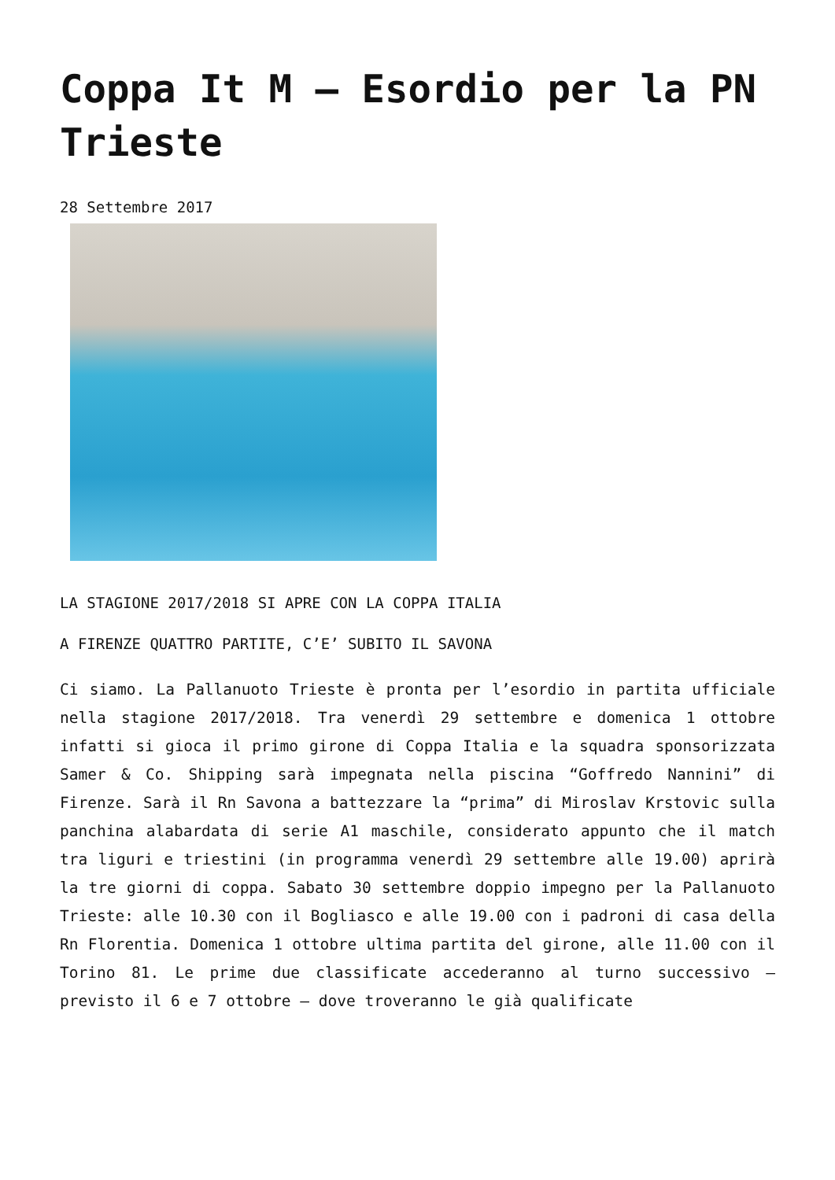Coppa It M – Esordio per la PN Trieste
28 Settembre 2017
LA STAGIONE 2017/2018 SI APRE CON LA COPPA ITALIA
A FIRENZE QUATTRO PARTITE, C’E’ SUBITO IL SAVONA
Ci siamo. La Pallanuoto Trieste è pronta per l’esordio in partita ufficiale nella stagione 2017/2018. Tra venerdì 29 settembre e domenica 1 ottobre infatti si gioca il primo girone di Coppa Italia e la squadra sponsorizzata Samer & Co. Shipping sarà impegnata nella piscina “Goffredo Nannini” di Firenze. Sarà il Rn Savona a battezzare la “prima” di Miroslav Krstovic sulla panchina alabardata di serie A1 maschile, considerato appunto che il match tra liguri e triestini (in programma venerdì 29 settembre alle 19.00) aprirà la tre giorni di coppa. Sabato 30 settembre doppio impegno per la Pallanuoto Trieste: alle 10.30 con il Bogliasco e alle 19.00 con i padroni di casa della Rn Florentia. Domenica 1 ottobre ultima partita del girone, alle 11.00 con il Torino 81. Le prime due classificate accederanno al turno successivo – previsto il 6 e 7 ottobre – dove troveranno le già qualificate